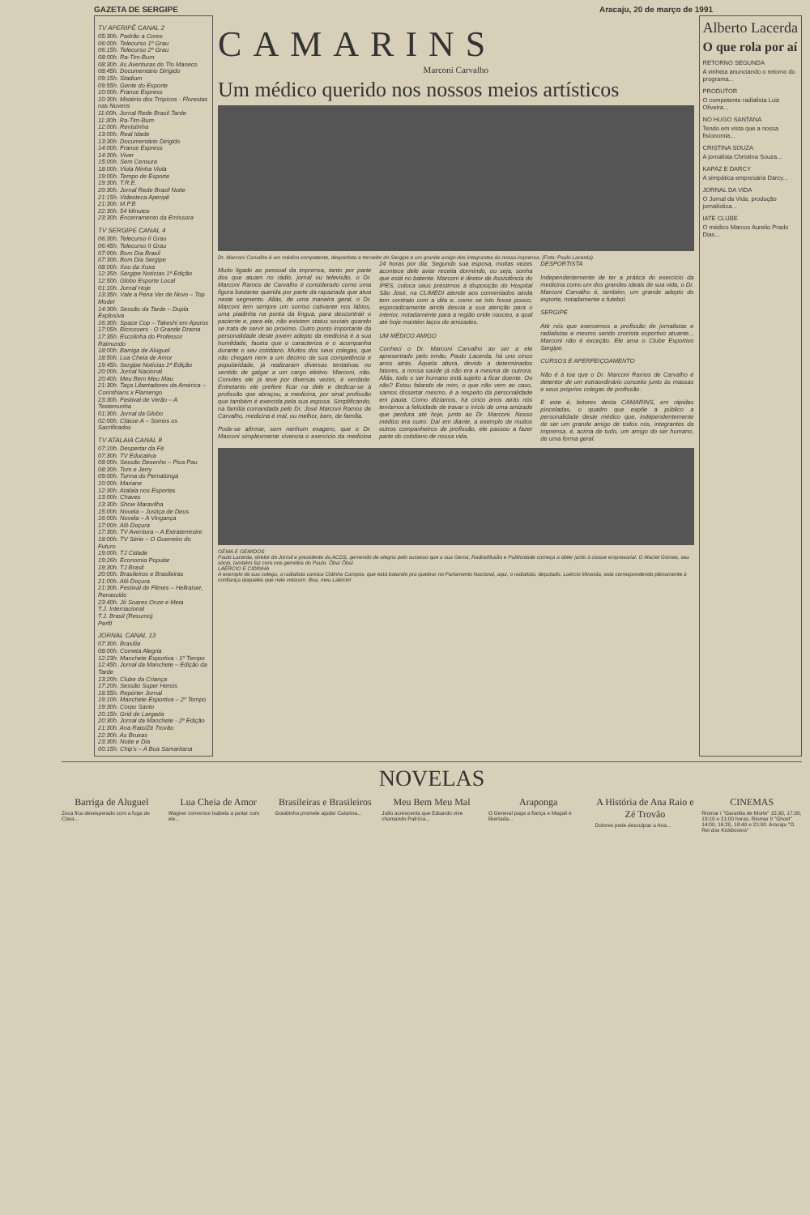GAZETA DE SERGIPE Aracaju, 20 de março de 1991
TV APERIPÊ CANAL 2
05:30h. Padrão a Cores
06:00h. Telecurso 1º Grau
06:15h. Telecurso 2º Grau
08:00h. Ra-Tim-Bum
08:30h. As Aventuras do Tio Maneco
08:45h. Documentário Dirigido
09:15h. Stadium
09:55h. Gente do Esporte
10:00h. France Express
10:30h. Mistério dos Trópicos - Florestas nas Nuvens
11:00h. Jornal Rede Brasil Tarde
11:30h. Ra-Tim-Bum
12:00h. Revistinha
13:00h. Real Idade
13:30h. Documentário Dirigido
14:00h. France Express
14:30h. Viver
15:00h. Sem Censura
18:00h. Viola Minha Viola
19:00h. Tempo de Esporte
19:30h. T.R.E.
20:30h. Jornal Rede Brasil Noite
21:15h. Videoteca Aperipê
21:30h. M.P.B
22:30h. 54 Minutos
23:30h. Encerramento da Emissora
TV SERGIPE CANAL 4
06:30h. Telecurso II Grau
06:45h. Telecurso II Grau
07:00h. Bom Dia Brasil
07:30h. Bom Dia Sergipe
08:00h. Xou da Xuxa
12:35h. Sergipe Notícias 1ª Edição
12:50h. Globo Esporte Local
01:10h. Jornal Hoje
13:35h. Vale a Pena Ver de Novo – Top Model
14:30h. Sessão da Tarde – Dupla Explosiva
16:30h. Space Cop – Takeshi em Apuros
17:05h. Bicrossers - O Grande Drama
17:35h. Escolinha do Professor Raimundo
18:00h. Barriga de Aluguel
18:50h. Lua Cheia de Amor
19:45h. Sergipe Notícias 2ª Edição
20:00h. Jornal Nacional
20:40h. Meu Bem Meu Mau
21:30h. Taça Libertadores da América – Corinthians x Flamengo
23:30h. Festival de Verão – A Testemunha
01:30h. Jornal da Globo
02:00h. Classe A – Somos os Sacrificados
TV ATALAIA CANAL 8
07:10h. Despertar da Fé
07:30h. TV Educativa
08:00h. Sessão Desenho – Pica Pau
08:30h. Tom e Jerry
09:00h. Turma do Pernalonga
10:00h. Mariane
12:30h. Atalaia nos Esportes
13:00h. Chaves
13:30h. Show Maravilha
15:00h. Novela – Justiça de Deus
16:00h. Novela – A Vingança
17:00h. Alô Doçura
17:30h. TV Aventura – A Extraterrestre
18:00h. TV Série – O Guerreiro do Futuro
19:00h. TJ Cidade
19:26h. Economia Popular
19:30h. TJ Brasil
20:00h. Brasileiros e Brasileiras
21:00h. Alô Doçura
21:30h. Festival de Filmes – Hellraiser, Renascido
23:40h. Jô Soares Onze e Meia
T.J. Internacional
T.J. Brasil (Resumo)
Perfil
JORNAL CANAL 13
07:30h. Brasília
08:00h. Cometa Alegria
12:23h. Manchete Esportiva - 1º Tempo
12:45h. Jornal da Manchete – Edição da Tarde
13:20h. Clube da Criança
17:20h. Sessão Super Herois
18:55h. Repórter Jornal
19:10h. Manchete Esportiva – 2º Tempo
19:30h. Corpo Santo
20:15h. Grid de Largada
20:30h. Jornal da Manchete - 2ª Edição
21:30h. Ana Raio/Zé Trovão
22:30h. As Bruxas
23:30h. Noite e Dia
00:15h. Chip's – A Boa Samaritana
CAMARINS
Marconi Carvalho
Um médico querido nos nossos meios artísticos
Dr. Marconi Carvalho é um médico competente, desportista e torcedor do Sergipe e um grande amigo dos integrantes da nossa imprensa. (Foto: Paulo Lacerda).
Muito ligado ao pessoal da imprensa, tanto por parte dos que atuam no rádio, jornal ou televisão, o Dr. Marconi Ramos de Carvalho é considerado como uma figura bastante querida por parte da rapaziada que atua neste segmento. Aliás, de uma maneira geral, o Dr. Marconi tem sempre um sorriso cativante nos lábios, uma piadinha na ponta da língua, para descontrair o paciente e, para ele, não existem status sociais quando se trata de servir ao próximo. Outro ponto importante da personalidade deste jovem adepto da medicina é a sua humildade, faceta que o caracteriza e o acompanha durante o seu cotidiano. Muitos dos seus colegas, que não chegam nem a um décimo de sua competência e popularidade, já realizaram diversas tentativas no sentido de galgar a um cargo eletivo. Marconi, não. Convites ele já teve por diversas vezes, é verdade. Entretanto ele prefere ficar na dele e dedicar-se à profissão que abraçou, a medicina, por sinal profissão que também é exercida pela sua esposa. Simplificando, na família comandada pelo Dr. José Marconi Ramos de Carvalho, medicina é mal, ou melhor, bem, de família.
Pode-se afirmar, sem nenhum exagero, que o Dr. Marconi simplesmente vivencia o exercício da medicina 24 horas por dia. Segundo sua esposa, muitas vezes acontece dele aviar receita dormindo, ou seja, sonha que está no batente. Marconi é diretor de Assistência do IPES, coloca seus préstimos à disposição do Hospital São José, na CLIMEDI atende aos conveniados ainda tem contrato com a dita e, como se isto fosse pouco, esporadicamente ainda desvia a sua atenção para o interior, notadamente para a região onde nasceu, a qual até hoje mantém laços de amizades.
UM MÉDICO AMIGO
Conheci o Dr. Marconi Carvalho ao ser a ele apresentado pelo irmão, Paulo Lacerda, há uns cinco anos atrás. Àquela altura, devido a determinados fatores, a nossa saúde já não era a mesma de outrora. Aliás, todo o ser humano está sujeito a ficar doente. Ou não? Estou falando de mim, o que não vem ao caso, vamos dissertar mesmo, é a respeito da personalidade em pauta. Como dizíamos, há cinco anos atrás nós teníamos a felicidade de travar o início de uma amizade que perdura até hoje, junto ao Dr. Marconi. Nosso médico era outro. Daí em diante, a exemplo de muitos outros companheiros de profissão, ele passou a fazer parte do cotidiano de nossa vida.
DESPORTISTA
Independentemente de ter a prática do exercício da medicina como um dos grandes ideais de sua vida, o Dr. Marconi Carvalho é, também, um grande adepto do esporte, notadamente o futebol.
SERGIPE
Até nós que exercemos a profissão de jornalistas e radialistas e mesmo sendo cronista esportivo atuante... Marconi não é exceção. Ele ama o Clube Esportivo Sergipe.
CURSOS E APERFEIÇOAMENTO
Não é à toa que o Dr. Marconi Ramos de Carvalho é detentor de um estraordinário conceito junto às massas e seus próprios colegas de profissão.
E este é, leitores desta CAMARINS, em rápidas pinceladas, o quadro que expõe a público a personalidade deste médico que, independentemente de ser um grande amigo de todos nós, integrantes da imprensa, é, acima de tudo, um amigo do ser humano, de uma forma geral.
GEMA E GEMIDOS
Paulo Lacerda, diretor do Jornal e presidente da ACDS, gemendo de alegria pelo sucesso que a sua Gema, Radiodifusão e Publicidade começa a obter junto à classe empresarial. O Maciel Gomes, seu sócio, também faz coro nos gemidos do Paulo. Ôba! Ôba!
LAÉRCIO E CIDINHA
A exemplo de sua colega, a radialista carioca Cidinha Campos, que está botando pra quebrar no Parlamento Nacional, aqui, o radialista, deputado, Laércio Miranda, está correspondendo plenamente à confiança daqueles que nele votaram. Boa, meu Laércio!
Alberto Lacerda
O que rola por aí
RETORNO SEGUNDA
A vinheta anunciando o retorno do programa...
PRODUTOR
O competente radialista Luiz Oliveira...
NO HUGO SANTANA
Tendo em vista que a nossa fisionomia...
CRISTINA SOUZA
A jornalista Christina Souza...
KAPAZ E DARCY
A simpática empresária Darcy...
JORNAL DA VIDA
O Jornal da Vida, produção jornalística...
IATE CLUBE
O médico Marcos Aurelio Prado Dias...
NOVELAS
Barriga de Aluguel
Zeca fica desesperado com a fuga de Clara...
Lua Cheia de Amor
Wagner convence Isabela a jantar com ele...
Brasileiras e Brasileiros
Goiabinha promete ajudar Catarina...
Meu Bem Meu Mal
João acrescenta que Eduardo vive chamando Patrícia...
Araponga
O General paga a fiança e Magali é libertada...
A História de Ana Raio e Zé Trovão
Dolores pede desculpas a Ana...
CINEMAS
Riomar I "Garantia de Morte" 15:30, 17:20, 19:10 e 21:00 horas. Riomar II "Ghost" 14:00, 16:20, 18:40 e 21:00. Aracaju "O Rei dos Kickboxers"